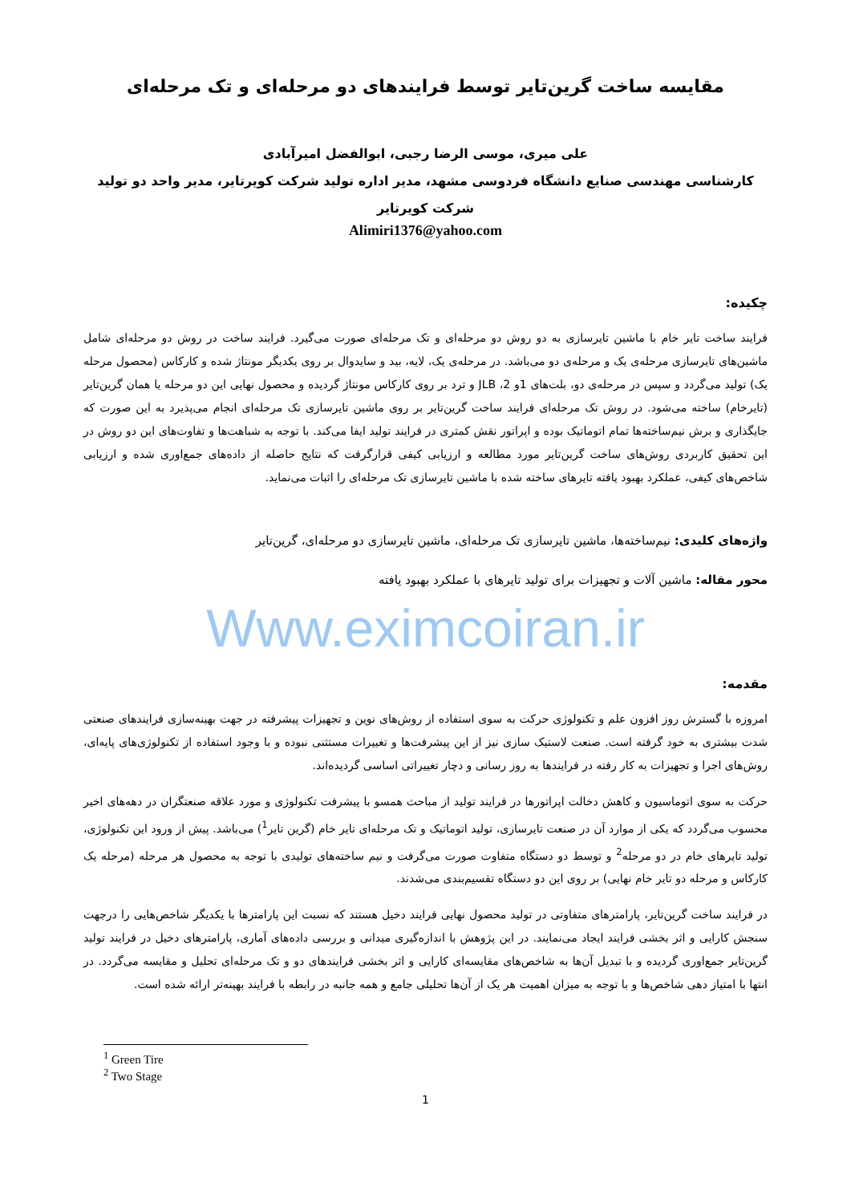مقایسه ساخت گرین‌تایر توسط فرایندهای دو مرحله‌ای و تک مرحله‌ای
علی میری، موسی الرضا رجبی، ابوالفضل امیرآبادی
کارشناسی مهندسی صنایع دانشگاه فردوسی مشهد، مدیر اداره تولید شرکت کویرتایر، مدیر واحد دو تولید شرکت کویرتایر
Alimiri1376@yahoo.com
چکیده:
فرایند ساخت تایر خام با ماشین تایرسازی به دو روش دو مرحله‌ای و تک مرحله‌ای صورت می‌گیرد. فرایند ساخت در روش دو مرحله‌ای شامل ماشین‌های تایرسازی مرحله‌ی یک و مرحله‌ی دو می‌باشد. در مرحله‌ی یک، لایه، بید و سایدوال بر روی یکدیگر مونتاژ شده و کارکاس (محصول مرحله یک) تولید می‌گردد و سپس در مرحله‌ی دو، بلت‌های 1و 2، JLB و ترد بر روی کارکاس مونتاژ گردیده و محصول نهایی این دو مرحله یا همان گرین‌تایر (تایرخام) ساخته می‌شود. در روش تک مرحله‌ای فرایند ساخت گرین‌تایر بر روی ماشین تایرسازی تک مرحله‌ای انجام می‌پذیرد به این صورت که جایگذاری و برش نیم‌ساخته‌ها تمام اتوماتیک بوده و اپراتور نقش کمتری در فرایند تولید ایفا می‌کند. با توجه به شباهت‌ها و تفاوت‌های این دو روش در این تحقیق کاربردی روش‌های ساخت گرین‌تایر مورد مطالعه و ارزیابی کیفی قرارگرفت که نتایج حاصله از داده‌های جمع‌اوری شده و ارزیابی شاخص‌های کیفی، عملکرد بهبود یافته تایرهای ساخته شده با ماشین تایرسازی تک مرحله‌ای را اثبات می‌نماید.
واژه‌های کلیدی: نیم‌ساخته‌ها، ماشین تایرسازی تک مرحله‌ای، ماشین تایرسازی دو مرحله‌ای، گرین‌تایر
محور مقاله: ماشین آلات و تجهیزات برای تولید تایرهای با عملکرد بهبود یافته
Www.eximcoiran.ir
مقدمه:
امروزه با گسترش روز افزون علم و تکنولوژی حرکت به سوی استفاده از روش‌های نوین و تجهیزات پیشرفته در جهت بهینه‌سازی فرایندهای صنعتی شدت بیشتری به خود گرفته است. صنعت لاستیک سازی نیز از این پیشرفت‌ها و تغییرات مستثنی نبوده و با وجود استفاده از تکنولوژی‌های پایه‌ای، روش‌های اجرا و تجهیزات به کار رفته در فرایندها به روز رسانی و دچار تغییراتی اساسی گردیده‌اند.
حرکت به سوی اتوماسیون و کاهش دخالت اپراتورها در فرایند تولید از مباحث همسو با پیشرفت تکنولوژی و مورد علاقه صنعتگران در دهه‌های اخیر محسوب می‌گردد که یکی از موارد آن در صنعت تایرسازی، تولید اتوماتیک و تک مرحله‌ای تایر خام (گرین تایر<sup>1</sup>) می‌باشد. پیش از ورود این تکنولوژی، تولید تایرهای خام در دو مرحله<sup>2</sup> و توسط دو دستگاه متفاوت صورت می‌گرفت و نیم ساخته‌های تولیدی با توجه به محصول هر مرحله (مرحله یک کارکاس و مرحله دو تایر خام نهایی) بر روی این دو دستگاه تقسیم‌بندی می‌شدند.
در فرایند ساخت گرین‌تایر، پارامترهای متفاوتی در تولید محصول نهایی فرایند دخیل هستند که نسبت این پارامترها با یکدیگر شاخص‌هایی را درجهت سنجش کارایی و اثر بخشی فرایند ایجاد می‌نمایند. در این پژوهش با اندازه‌گیری میدانی و بررسی داده‌های آماری، پارامترهای دخیل در فرایند تولید گرین‌تایر جمع‌اوری گردیده و با تبدیل آن‌ها به شاخص‌های مقایسه‌ای کارایی و اثر بخشی فرایندهای دو و تک مرحله‌ای تحلیل و مقایسه می‌گردد. در انتها با امتیاز دهی شاخص‌ها و با توجه به میزان اهمیت هر یک از آن‌ها تحلیلی جامع و همه جانبه در رابطه با فرایند بهینه‌تر ارائه شده است.
<sup>1</sup> Green Tire
<sup>2</sup> Two Stage
1